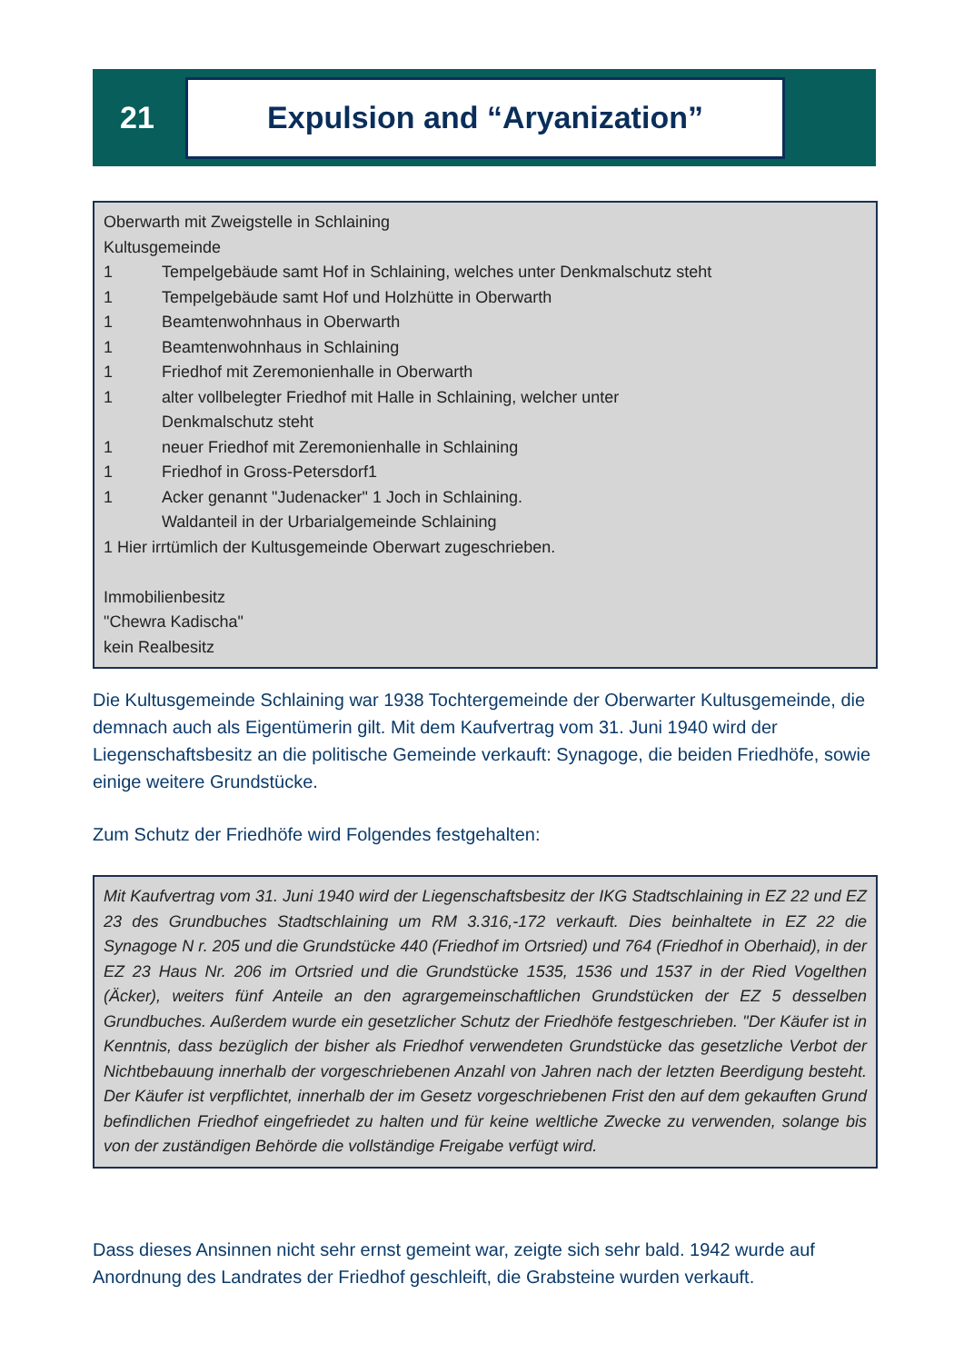21
Expulsion and “Aryanization”
Oberwarth mit Zweigstelle in Schlaining
Kultusgemeinde
1 Tempelgebäude samt Hof in Schlaining, welches unter Denkmalschutz steht
1 Tempelgebäude samt Hof und Holzhütte in Oberwarth
1 Beamtenwohnhaus in Oberwarth
1 Beamtenwohnhaus in Schlaining
1 Friedhof mit Zeremonienhalle in Oberwarth
1 alter vollbelegter Friedhof mit Halle in Schlaining, welcher unter
Denkmalschutz steht
1 neuer Friedhof mit Zeremonienhalle in Schlaining
1 Friedhof in Gross-Petersdorf1
1 Acker genannt "Judenacker" 1 Joch in Schlaining.
Waldanteil in der Urbarialgemeinde Schlaining
1 Hier irrtümlich der Kultusgemeinde Oberwart zugeschrieben.
Immobilienbesitz
"Chewra Kadischa"
kein Realbesitz
Die Kultusgemeinde Schlaining war 1938 Tochtergemeinde der Oberwarter Kultusgemeinde, die demnach auch als Eigentümerin gilt. Mit dem Kaufvertrag vom 31. Juni 1940 wird der Liegenschaftsbesitz an die politische Gemeinde verkauft: Synagoge, die beiden Friedhöfe, sowie einige weitere Grundstücke.
Zum Schutz der Friedhöfe wird Folgendes festgehalten:
Mit Kaufvertrag vom 31. Juni 1940 wird der Liegenschaftsbesitz der IKG Stadtschlaining in EZ 22 und EZ 23 des Grundbuches Stadtschlaining um RM 3.316,-172 verkauft. Dies beinhaltete in EZ 22 die Synagoge N r. 205 und die Grundstücke 440 (Friedhof im Ortsried) und 764 (Friedhof in Oberhaid), in der EZ 23 Haus Nr. 206 im Ortsried und die Grundstücke 1535, 1536 und 1537 in der Ried Vogelthen (Äcker), weiters fünf Anteile an den agrargemeinschaftlichen Grundstücken der EZ 5 desselben Grundbuches. Außerdem wurde ein gesetzlicher Schutz der Friedhöfe festgeschrieben. "Der Käufer ist in Kenntnis, dass bezüglich der bisher als Friedhof verwendeten Grundstücke das gesetzliche Verbot der Nichtbebauung innerhalb der vorgeschriebenen Anzahl von Jahren nach der letzten Beerdigung besteht. Der Käufer ist verpflichtet, innerhalb der im Gesetz vorgeschriebenen Frist den auf dem gekauften Grund befindlichen Friedhof eingefriedet zu halten und für keine weltliche Zwecke zu verwenden, solange bis von der zuständigen Behörde die vollständige Freigabe verfügt wird.
Dass dieses Ansinnen nicht sehr ernst gemeint war, zeigte sich sehr bald. 1942 wurde auf Anordnung des Landrates der Friedhof geschleift, die Grabsteine wurden verkauft.